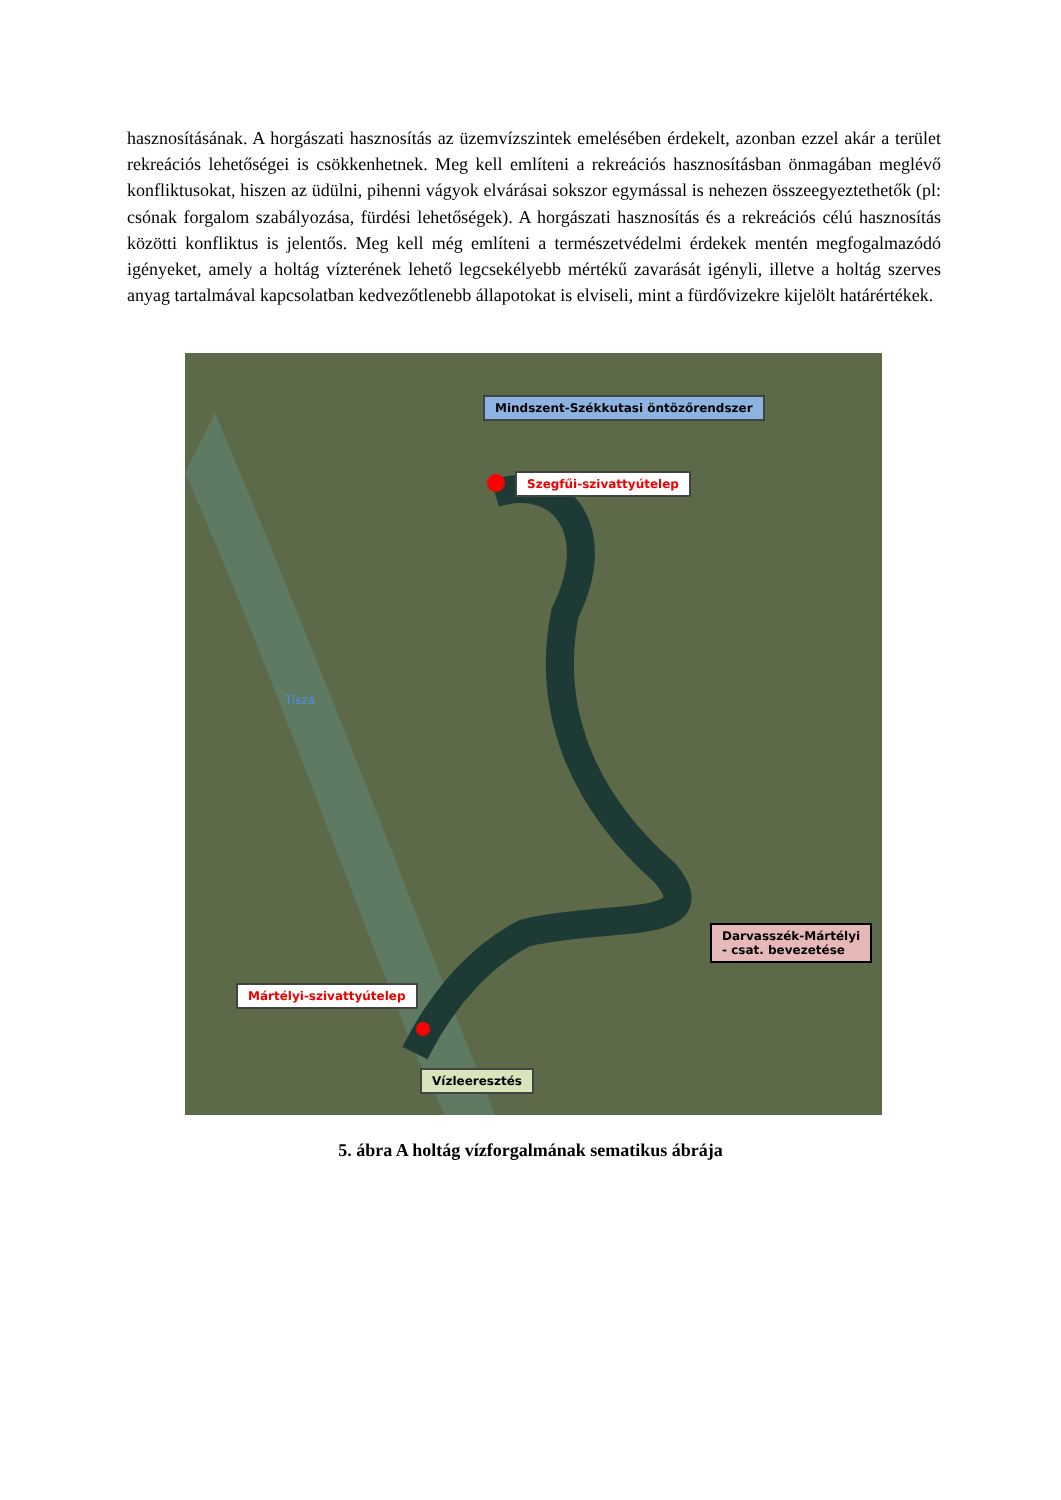hasznosításának. A horgászati hasznosítás az üzemvízszintek emelésében érdekelt, azonban ezzel akár a terület rekreációs lehetőségei is csökkenhetnek. Meg kell említeni a rekreációs hasznosításban önmagában meglévő konfliktusokat, hiszen az üdülni, pihenni vágyok elvárásai sokszor egymással is nehezen összeegyeztethetők (pl: csónak forgalom szabályozása, fürdési lehetőségek). A horgászati hasznosítás és a rekreációs célú hasznosítás közötti konfliktus is jelentős. Meg kell még említeni a természetvédelmi érdekek mentén megfogalmazódó igényeket, amely a holtág vízterének lehető legcsekélyebb mértékű zavarását igényli, illetve a holtág szerves anyag tartalmával kapcsolatban kedvezőtlenebb állapotokat is elviseli, mint a fürdővizekre kijelölt határértékek.
Mindszent-Székkutasi öntözőrendszer
Szegfűi-szivattyútelep
Mártélyi-szivattyútelep
Darvasszék-Mártélyi
- csat. bevezetése
Vízleeresztés
Tisza
5. ábra A holtág vízforgalmának sematikus ábrája